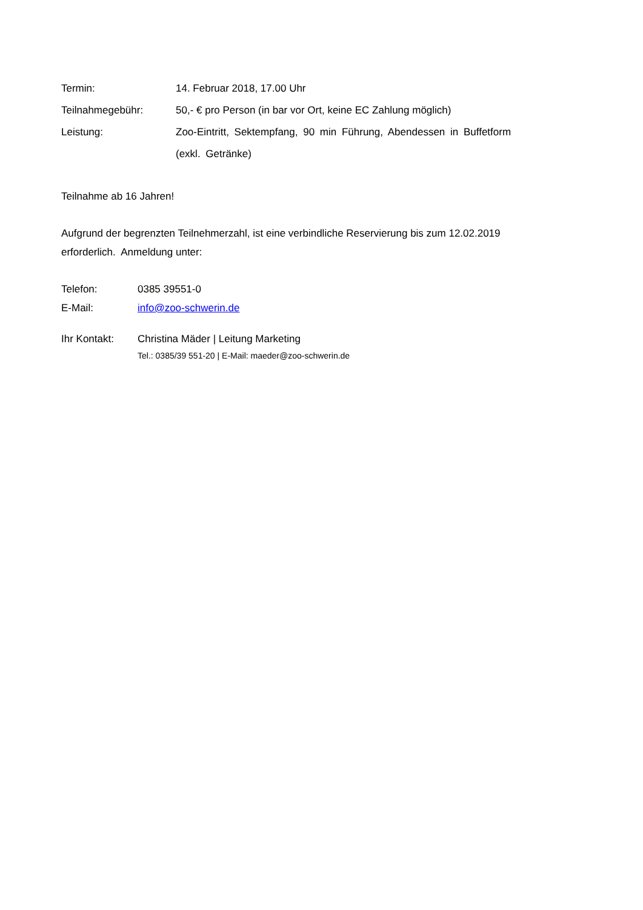| Termin: | 14. Februar 2018, 17.00 Uhr |
| Teilnahmegebühr: | 50,- € pro Person (in bar vor Ort, keine EC Zahlung möglich) |
| Leistung: | Zoo-Eintritt, Sektempfang, 90 min Führung, Abendessen in Buffetform (exkl. Getränke) |
Teilnahme ab 16 Jahren!
Aufgrund der begrenzten Teilnehmerzahl, ist eine verbindliche Reservierung bis zum 12.02.2019 erforderlich. Anmeldung unter:
| Telefon: | 0385 39551-0 |
| E-Mail: | info@zoo-schwerin.de |
| Ihr Kontakt: | Christina Mäder / Leitung Marketing Tel.: 0385/39 551-20 / E-Mail: maeder@zoo-schwerin.de |